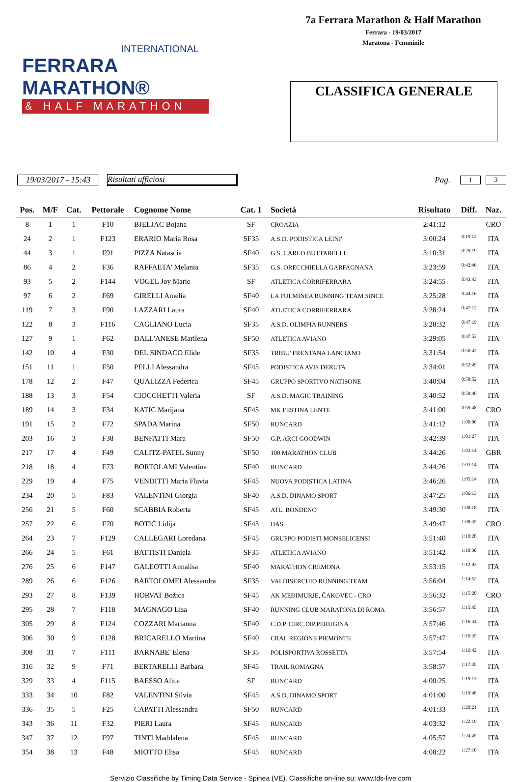INTERNATIONAL
FERRARA MARATHON®
& HALF MARATHON
7a Ferrara Marathon & Half Marathon
Ferrara - 19/03/2017
Maratona - Femminile
CLASSIFICA GENERALE
19/03/2017 - 15:43 Risultati ufficiosi Pag. 1 3
| Pos. | M/F | Cat. | Pettorale | Cognome Nome | Cat. 1 | Società | Risultato | Diff. | Naz. |
| --- | --- | --- | --- | --- | --- | --- | --- | --- | --- |
| 8 | 1 | 1 | F10 | BJELJAC Bojana | SF | CROAZIA | 2:41:12 | | CRO |
| 24 | 2 | 1 | F123 | ERARIO Maria Rosa | SF35 | A.S.D. PODISTICA LEINI' | 3:00:24 | 0:19:12 | ITA |
| 44 | 3 | 1 | F91 | PIZZA Natascia | SF40 | G.S. CARLO BUTTARELLI | 3:10:31 | 0:29:19 | ITA |
| 86 | 4 | 2 | F36 | RAFFAETA' Melania | SF35 | G.S. ORECCHIELLA GARFAGNANA | 3:23:59 | 0:42:46 | ITA |
| 93 | 5 | 2 | F144 | VOGEL Joy Marie | SF | ATLETICA CORRIFERRARA | 3:24:55 | 0:43:43 | ITA |
| 97 | 6 | 2 | F69 | GIRELLI Amelia | SF40 | LA FULMINEA RUNNING TEAM SINCE | 3:25:28 | 0:44:16 | ITA |
| 119 | 7 | 3 | F90 | LAZZARI Laura | SF40 | ATLETICA CORRIFERRARA | 3:28:24 | 0:47:12 | ITA |
| 122 | 8 | 3 | F116 | CAGLIANO Lucia | SF35 | A.S.D. OLIMPIA RUNNERS | 3:28:32 | 0:47:19 | ITA |
| 127 | 9 | 1 | F62 | DALL'ANESE Marilena | SF50 | ATLETICA AVIANO | 3:29:05 | 0:47:53 | ITA |
| 142 | 10 | 4 | F30 | DEL SINDACO Elide | SF35 | TRIBU' FRENTANA LANCIANO | 3:31:54 | 0:50:42 | ITA |
| 151 | 11 | 1 | F50 | PELLI Alessandra | SF45 | PODISTICA AVIS DERUTA | 3:34:01 | 0:52:49 | ITA |
| 178 | 12 | 2 | F47 | QUALIZZA Federica | SF45 | GRUPPO SPORTIVO NATISONE | 3:40:04 | 0:58:52 | ITA |
| 188 | 13 | 3 | F54 | CIOCCHETTI Valeria | SF | A.S.D. MAGIC TRAINING | 3:40:52 | 0:59:40 | ITA |
| 189 | 14 | 3 | F34 | KATIC Marijana | SF45 | MK FESTINA LENTE | 3:41:00 | 0:59:48 | CRO |
| 191 | 15 | 2 | F72 | SPADA Marina | SF50 | RUNCARD | 3:41:12 | 1:00:00 | ITA |
| 203 | 16 | 3 | F38 | BENFATTI Mara | SF50 | G.P. ARCI GOODWIN | 3:42:39 | 1:01:27 | ITA |
| 217 | 17 | 4 | F49 | CALITZ-PATEL Sunny | SF50 | 100 MARATHON CLUB | 3:44:26 | 1:03:14 | GBR |
| 218 | 18 | 4 | F73 | BORTOLAMI Valentina | SF40 | RUNCARD | 3:44:26 | 1:03:14 | ITA |
| 229 | 19 | 4 | F75 | VENDITTI Maria Flavia | SF45 | NUOVA PODISTICA LATINA | 3:46:26 | 1:05:14 | ITA |
| 234 | 20 | 5 | F83 | VALENTINI Giorgia | SF40 | A.S.D. DINAMO SPORT | 3:47:25 | 1:06:13 | ITA |
| 256 | 21 | 5 | F60 | SCABBIA Roberta | SF45 | ATL. BONDENO | 3:49:30 | 1:08:18 | ITA |
| 257 | 22 | 6 | F70 | BOTIĆ Lidija | SF45 | HAS | 3:49:47 | 1:08:35 | CRO |
| 264 | 23 | 7 | F129 | CALLEGARI Loredana | SF45 | GRUPPO PODISTI MONSELICENSI | 3:51:40 | 1:10:28 | ITA |
| 266 | 24 | 5 | F61 | BATTISTI Daniela | SF35 | ATLETICA AVIANO | 3:51:42 | 1:10:30 | ITA |
| 276 | 25 | 6 | F147 | GALEOTTI Annalisa | SF40 | MARATHON CREMONA | 3:53:15 | 1:12:03 | ITA |
| 289 | 26 | 6 | F126 | BARTOLOMEI Alessandra | SF35 | VALDISERCHIO RUNNING TEAM | 3:56:04 | 1:14:52 | ITA |
| 293 | 27 | 8 | F139 | HORVAT Božica | SF45 | AK MEĐIMURJE, ČAKOVEC - CRO | 3:56:32 | 1:15:20 | CRO |
| 295 | 28 | 7 | F118 | MAGNAGO Lisa | SF40 | RUNNING CLUB MARATONA DI ROMA | 3:56:57 | 1:15:45 | ITA |
| 305 | 29 | 8 | F124 | COZZARI Marianna | SF40 | C.D.P. CIRC.DIP.PERUGINA | 3:57:46 | 1:16:34 | ITA |
| 306 | 30 | 9 | F128 | BRICARELLO Martina | SF40 | CRAL REGIONE PIEMONTE | 3:57:47 | 1:16:35 | ITA |
| 308 | 31 | 7 | F111 | BARNABE' Elena | SF35 | POLISPORTIVA ROSSETTA | 3:57:54 | 1:16:42 | ITA |
| 316 | 32 | 9 | F71 | BERTARELLI Barbara | SF45 | TRAIL ROMAGNA | 3:58:57 | 1:17:45 | ITA |
| 329 | 33 | 4 | F115 | BAESSO Alice | SF | RUNCARD | 4:00:25 | 1:19:13 | ITA |
| 333 | 34 | 10 | F82 | VALENTINI Silvia | SF45 | A.S.D. DINAMO SPORT | 4:01:00 | 1:19:48 | ITA |
| 336 | 35 | 5 | F25 | CAPATTI Alessandra | SF50 | RUNCARD | 4:01:33 | 1:20:21 | ITA |
| 343 | 36 | 11 | F32 | PIERI Laura | SF45 | RUNCARD | 4:03:32 | 1:22:19 | ITA |
| 347 | 37 | 12 | F97 | TINTI Maddalena | SF45 | RUNCARD | 4:05:57 | 1:24:45 | ITA |
| 354 | 38 | 13 | F48 | MIOTTO Elisa | SF45 | RUNCARD | 4:08:22 | 1:27:10 | ITA |
Servizio Classifiche by Timing Data Service - Spinea (VE). Classifiche on-line su: www.tds-live.com